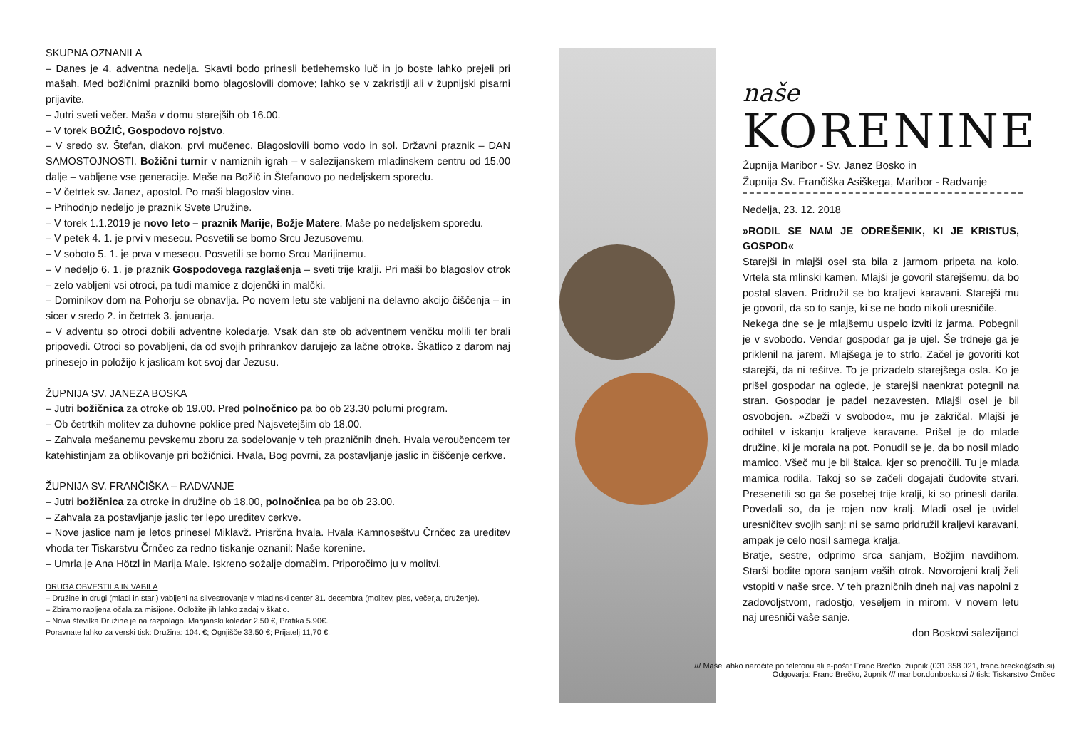SKUPNA OZNANILA
– Danes je 4. adventna nedelja. Skavti bodo prinesli betlehemsko luč in jo boste lahko prejeli pri mašah. Med božičnimi prazniki bomo blagoslovili domove; lahko se v zakristiji ali v župnijski pisarni prijavite.
– Jutri sveti večer. Maša v domu starejših ob 16.00.
– V torek BOŽIČ, Gospodovo rojstvo.
– V sredo sv. Štefan, diakon, prvi mučenec. Blagoslovili bomo vodo in sol. Državni praznik – DAN SAMOSTOJNOSTI. Božični turnir v namiznih igrah – v salezijanskem mladinskem centru od 15.00 dalje – vabljene vse generacije. Maše na Božič in Štefanovo po nedeljskem sporedu.
– V četrtek sv. Janez, apostol. Po maši blagoslov vina.
– Prihodnjo nedeljo je praznik Svete Družine.
– V torek 1.1.2019 je novo leto – praznik Marije, Božje Matere. Maše po nedeljskem sporedu.
– V petek 4. 1. je prvi v mesecu. Posvetili se bomo Srcu Jezusovemu.
– V soboto 5. 1. je prva v mesecu. Posvetili se bomo Srcu Marijinemu.
– V nedeljo 6. 1. je praznik Gospodovega razglašenja – sveti trije kralji. Pri maši bo blagoslov otrok – zelo vabljeni vsi otroci, pa tudi mamice z dojenčki in malčki.
– Dominikov dom na Pohorju se obnavlja. Po novem letu ste vabljeni na delavno akcijo čiščenja – in sicer v sredo 2. in četrtek 3. januarja.
– V adventu so otroci dobili adventne koledarje. Vsak dan ste ob adventnem venčku molili ter brali pripovedi. Otroci so povabljeni, da od svojih prihrankov darujejo za lačne otroke. Škatlico z darom naj prinesejo in položijo k jaslicam kot svoj dar Jezusu.
ŽUPNIJA SV. JANEZA BOSKA
– Jutri božičnica za otroke ob 19.00. Pred polnočnico pa bo ob 23.30 polurni program.
– Ob četrtkih molitev za duhovne poklice pred Najsvetejšim ob 18.00.
– Zahvala mešanemu pevskemu zboru za sodelovanje v teh prazničnih dneh. Hvala veroučencem ter katehistinjam za oblikovanje pri božičnici. Hvala, Bog povrni, za postavljanje jaslic in čiščenje cerkve.
ŽUPNIJA SV. FRANČIŠKA – RADVANJE
– Jutri božičnica za otroke in družine ob 18.00, polnočnica pa bo ob 23.00.
– Zahvala za postavljanje jaslic ter lepo ureditev cerkve.
– Nove jaslice nam je letos prinesel Miklavž. Prisrčna hvala. Hvala Kamnoseštvu Črnčec za ureditev vhoda ter Tiskarstvu Črnčec za redno tiskanje oznanil: Naše korenine.
– Umrla je Ana Hötzl in Marija Male. Iskreno sožalje domačim. Priporočimo ju v molitvi.
DRUGA OBVESTILA IN VABILA
– Družine in drugi (mladi in stari) vabljeni na silvestrovanje v mladinski center 31. decembra (molitev, ples, večerja, druženje).
– Zbiramo rabljena očala za misijone. Odložite jih lahko zadaj v škatlo.
– Nova številka Družine je na razpolago. Marijanski koledar 2.50 €, Pratika 5.90€.
Poravnate lahko za verski tisk: Družina: 104. €; Ognjišče 33.50 €; Prijatelj 11,70 €.
naše
KORENINE
Župnija Maribor - Sv. Janez Bosko in
Župnija Sv. Frančiška Asiškega, Maribor - Radvanje
Nedelja, 23. 12. 2018
»RODIL SE NAM JE ODREŠENIK, KI JE KRISTUS, GOSPOD«
Starejši in mlajši osel sta bila z jarmom pripeta na kolo. Vrtela sta mlinski kamen. Mlajši je govoril starejšemu, da bo postal slaven. Pridružil se bo kraljevi karavani. Starejši mu je govoril, da so to sanje, ki se ne bodo nikoli uresničile.
Nekega dne se je mlajšemu uspelo izviti iz jarma. Pobegnil je v svobodo. Vendar gospodar ga je ujel. Še trdneje ga je priklenil na jarem. Mlajšega je to strlo. Začel je govoriti kot starejši, da ni rešitve. To je prizadelo starejšega osla. Ko je prišel gospodar na oglede, je starejši naenkrat potegnil na stran. Gospodar je padel nezavesten. Mlajši osel je bil osvobojen. »Zbeži v svobodo«, mu je zakričal. Mlajši je odhitel v iskanju kraljeve karavane. Prišel je do mlade družine, ki je morala na pot. Ponudil se je, da bo nosil mlado mamico. Všeč mu je bil štalca, kjer so prenočili. Tu je mlada mamica rodila. Takoj so se začeli dogajati čudovite stvari. Presenetili so ga še posebej trije kralji, ki so prinesli darila. Povedali so, da je rojen nov kralj. Mladi osel je uvidel uresničitev svojih sanj: ni se samo pridružil kraljevi karavani, ampak je celo nosil samega kralja.
Bratje, sestre, odprimo srca sanjam, Božjim navdihom. Starši bodite opora sanjam vaših otrok. Novorojeni kralj želi vstopiti v naše srce. V teh prazničnih dneh naj vas napolni z zadovoljstvom, radostjo, veseljem in mirom. V novem letu naj uresniči vaše sanje.
don Boskovi salezijanci
/// Maše lahko naročite po telefonu ali e-pošti: Franc Brečko, župnik (031 358 021, franc.brecko@sdb.si)
Odgovarja: Franc Brečko, župnik /// maribor.donbosko.si // tisk: Tiskarstvo Črnčec